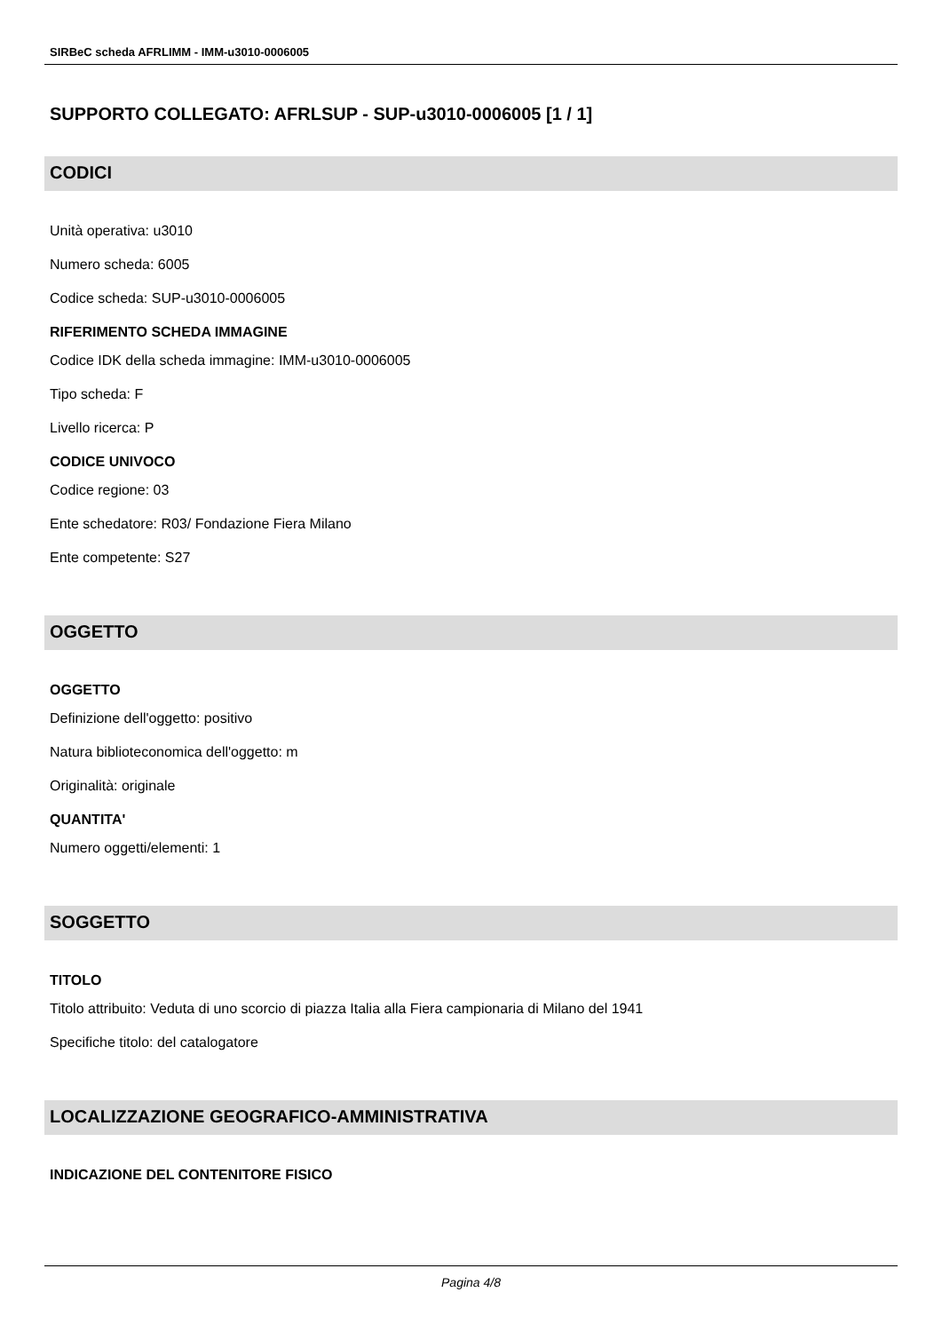SIRBeC scheda AFRLIMM - IMM-u3010-0006005
SUPPORTO COLLEGATO: AFRLSUP - SUP-u3010-0006005 [1 / 1]
CODICI
Unità operativa: u3010
Numero scheda: 6005
Codice scheda: SUP-u3010-0006005
RIFERIMENTO SCHEDA IMMAGINE
Codice IDK della scheda immagine: IMM-u3010-0006005
Tipo scheda: F
Livello ricerca: P
CODICE UNIVOCO
Codice regione: 03
Ente schedatore: R03/ Fondazione Fiera Milano
Ente competente: S27
OGGETTO
OGGETTO
Definizione dell'oggetto: positivo
Natura biblioteconomica dell'oggetto: m
Originalità: originale
QUANTITA'
Numero oggetti/elementi: 1
SOGGETTO
TITOLO
Titolo attribuito: Veduta di uno scorcio di piazza Italia alla Fiera campionaria di Milano del 1941
Specifiche titolo: del catalogatore
LOCALIZZAZIONE GEOGRAFICO-AMMINISTRATIVA
INDICAZIONE DEL CONTENITORE FISICO
Pagina 4/8